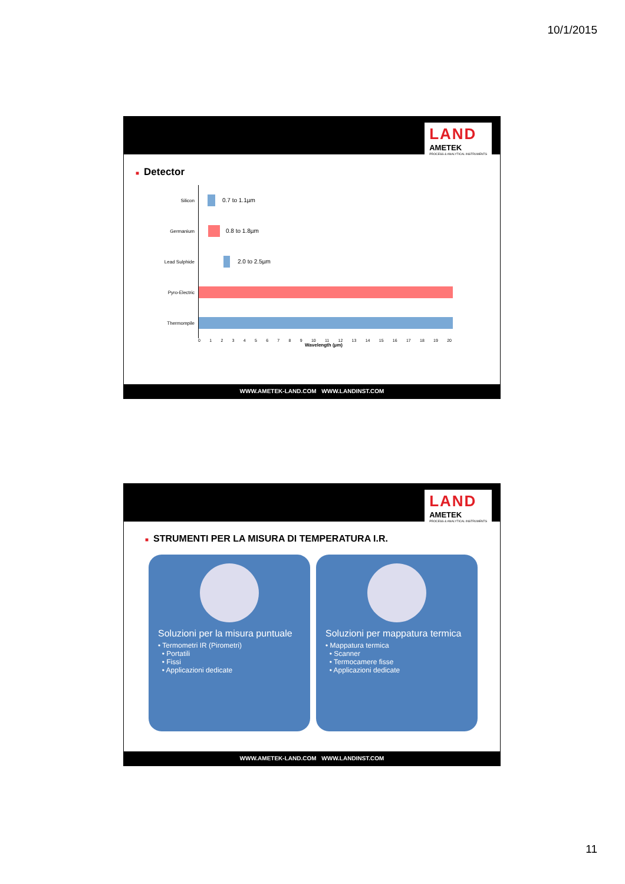10/1/2015
LAND
AMETEK
PROCESS & ANALYTICAL INSTRUMENTS
■ Detector
Silicon
0.7 to 1.1µm
Germanium
0.8 to 1.8µm
Lead Sulphide
2.0 to 2.5µm
Pyro-Electric
Thermompile
0 1 2 3 4 5 6 7 8 9 10 11 12 13 14 15 16 17 18 19 20
Wavelength (µm)
WWW.AMETEK-LAND.COM WWW.LANDINST.COM
LAND
AMETEK
PROCESS & ANALYTICAL INSTRUMENTS
■ STRUMENTI PER LA MISURA DI TEMPERATURA I.R.
Soluzioni per la misura puntuale
• Termometri IR (Pirometri)
• Portatili
• Fissi
• Applicazioni dedicate
Soluzioni per mappatura termica
• Mappatura termica
• Scanner
• Termocamere fisse
• Applicazioni dedicate
WWW.AMETEK-LAND.COM WWW.LANDINST.COM
11